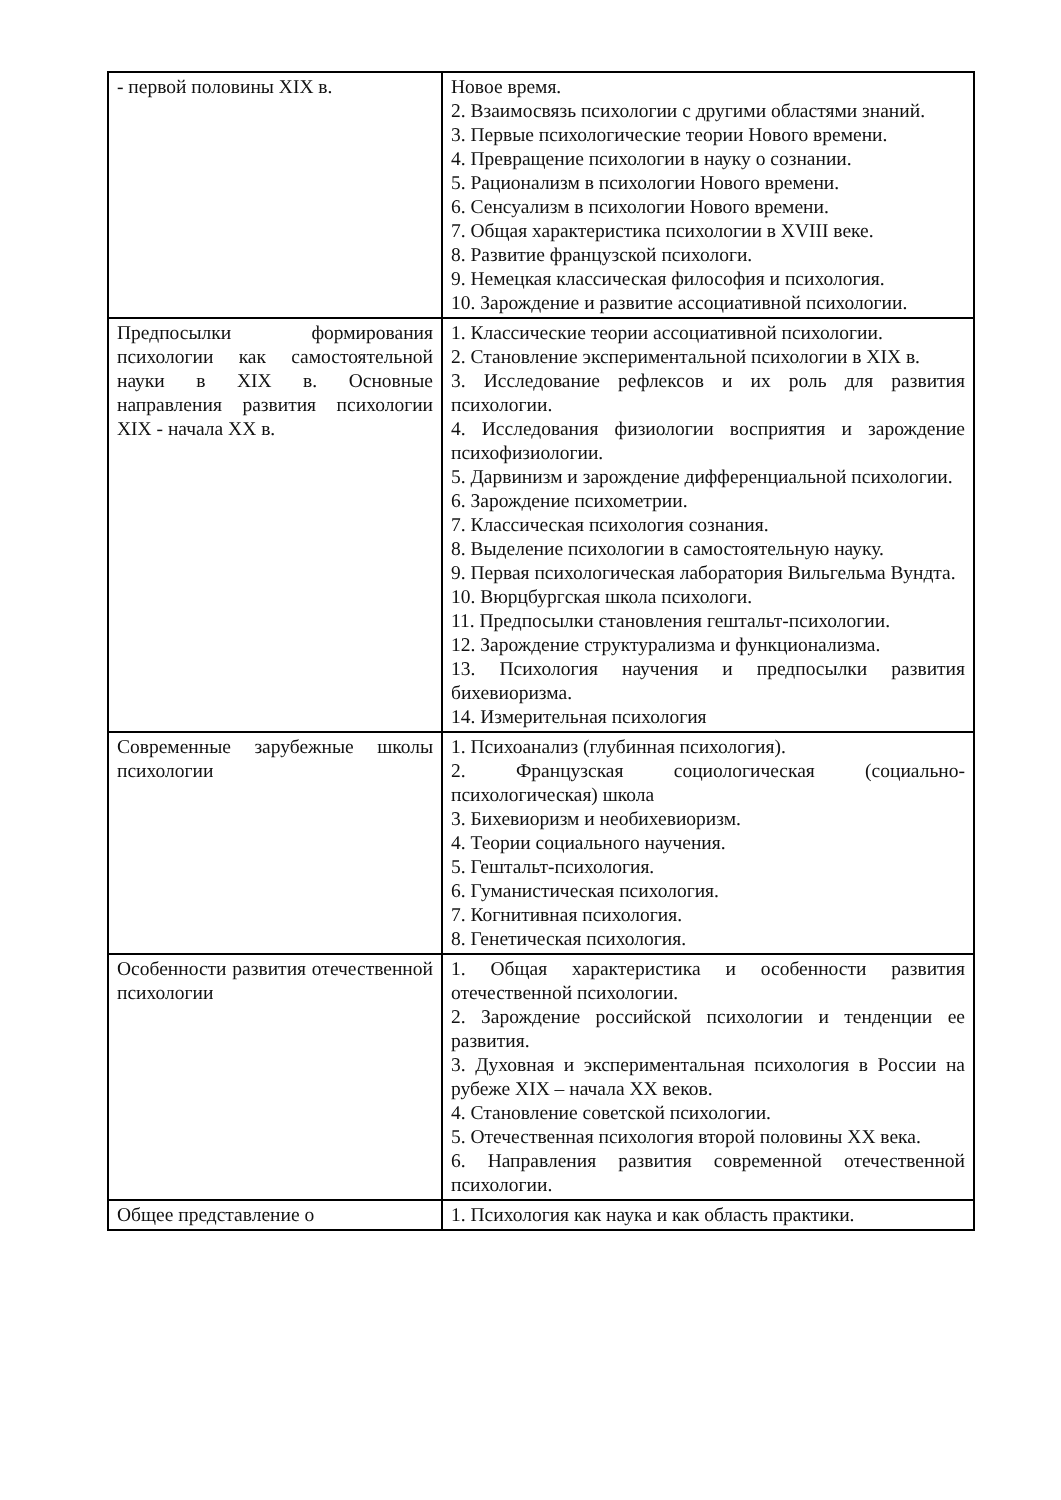| - первой половины XIX в. | Новое время. 2. Взаимосвязь психологии с другими областями знаний. 3. Первые психологические теории Нового времени. 4. Превращение психологии в науку о сознании. 5. Рационализм в психологии Нового времени. 6. Сенсуализм в психологии Нового времени. 7. Общая характеристика психологии в XVIII веке. 8. Развитие французской психологи. 9. Немецкая классическая философия и психология. 10. Зарождение и развитие ассоциативной психологии. |
| Предпосылки формирования психологии как самостоятельной науки в XIX в. Основные направления развития психологии XIX - начала XX в. | 1. Классические теории ассоциативной психологии. 2. Становление экспериментальной психологии в XIX в. 3. Исследование рефлексов и их роль для развития психологии. 4. Исследования физиологии восприятия и зарождение психофизиологии. 5. Дарвинизм и зарождение дифференциальной психологии. 6. Зарождение психометрии. 7. Классическая психология сознания. 8. Выделение психологии в самостоятельную науку. 9. Первая психологическая лаборатория Вильгельма Вундта. 10. Вюрцбургская школа психологи. 11. Предпосылки становления гештальт-психологии. 12. Зарождение структурализма и функционализма. 13. Психология научения и предпосылки развития бихевиоризма. 14. Измерительная психология |
| Современные зарубежные школы психологии | 1. Психоанализ (глубинная психология). 2. Французская социологическая (социально-психологическая) школа 3. Бихевиоризм и необихевиоризм. 4. Теории социального научения. 5. Гештальт-психология. 6. Гуманистическая психология. 7. Когнитивная психология. 8. Генетическая психология. |
| Особенности развития отечественной психологии | 1. Общая характеристика и особенности развития отечественной психологии. 2. Зарождение российской психологии и тенденции ее развития. 3. Духовная и экспериментальная психология в России на рубеже XIX – начала XX веков. 4. Становление советской психологии. 5. Отечественная психология второй половины XX века. 6. Направления развития современной отечественной психологии. |
| Общее представление о | 1. Психология как наука и как область практики. |